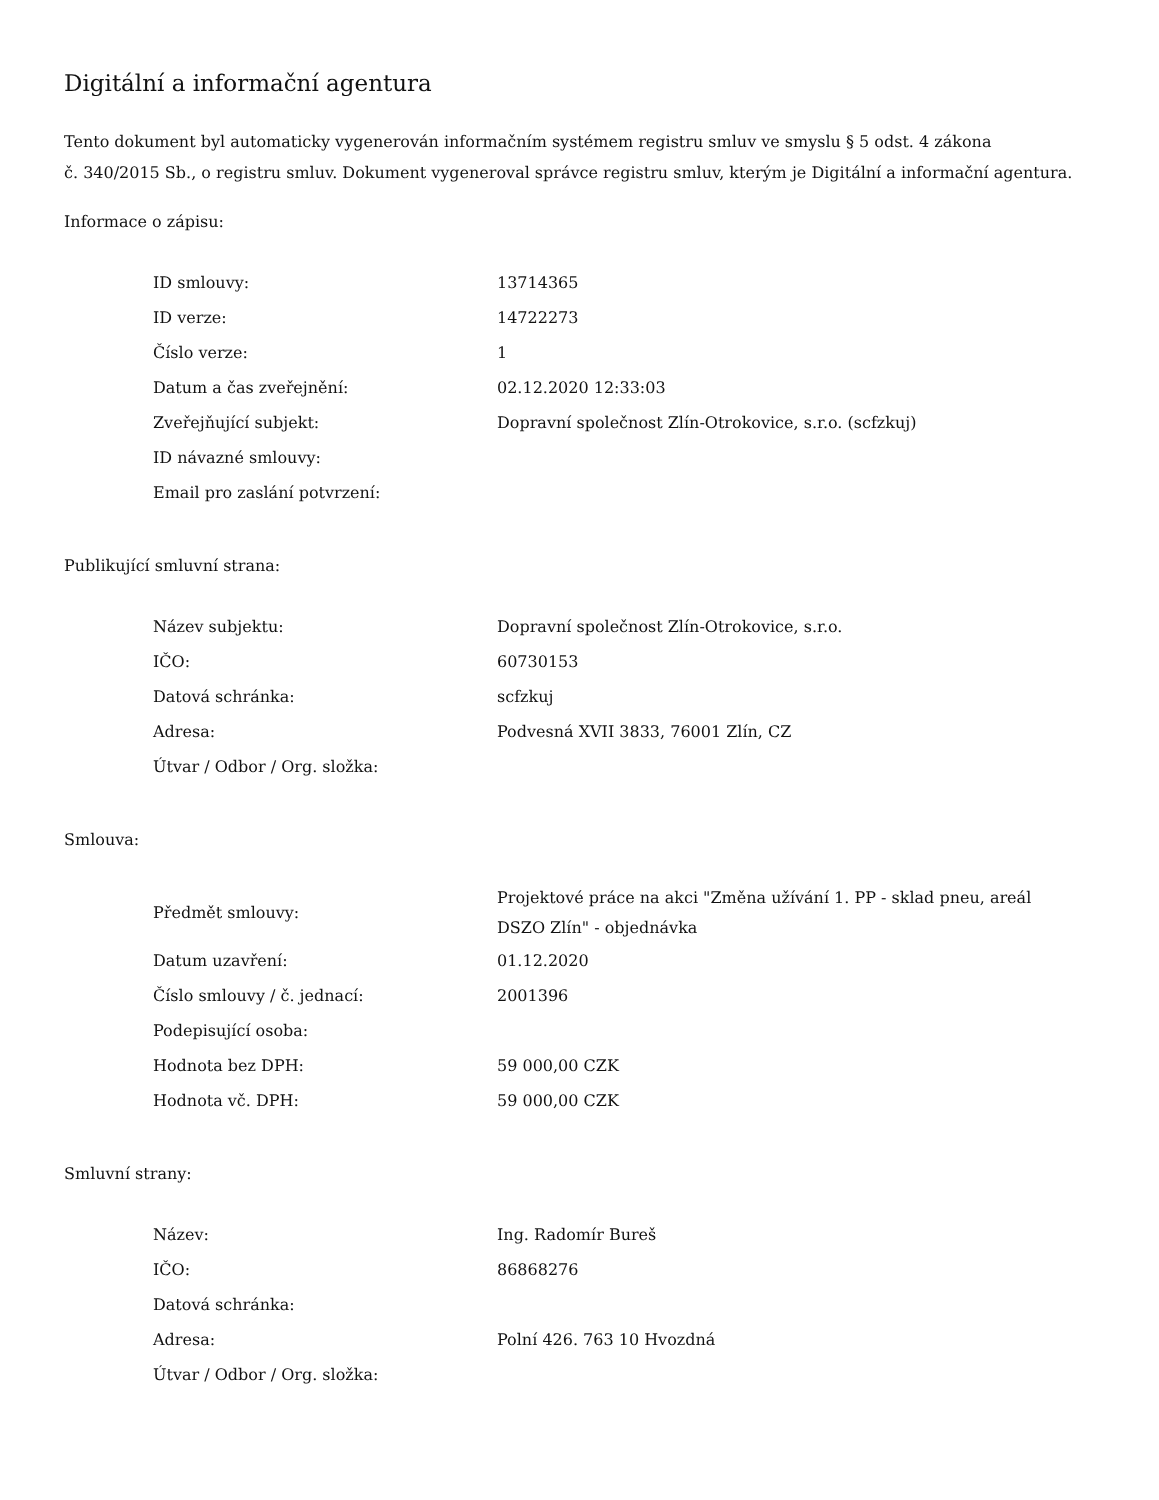Digitální a informační agentura
Tento dokument byl automaticky vygenerován informačním systémem registru smluv ve smyslu § 5 odst. 4 zákona
č. 340/2015 Sb., o registru smluv. Dokument vygeneroval správce registru smluv, kterým je Digitální a informační agentura.
Informace o zápisu:
| ID smlouvy: | 13714365 |
| ID verze: | 14722273 |
| Číslo verze: | 1 |
| Datum a čas zveřejnění: | 02.12.2020 12:33:03 |
| Zveřejňující subjekt: | Dopravní společnost Zlín-Otrokovice, s.r.o. (scfzkuj) |
| ID návazné smlouvy: | |
| Email pro zaslání potvrzení: | |
Publikující smluvní strana:
| Název subjektu: | Dopravní společnost Zlín-Otrokovice, s.r.o. |
| IČO: | 60730153 |
| Datová schránka: | scfzkuj |
| Adresa: | Podvesná XVII 3833, 76001 Zlín, CZ |
| Útvar / Odbor / Org. složka: | |
Smlouva:
| Předmět smlouvy: | Projektové práce na akci "Změna užívání 1. PP - sklad pneu, areál DSZO Zlín" - objednávka |
| Datum uzavření: | 01.12.2020 |
| Číslo smlouvy / č. jednací: | 2001396 |
| Podepisující osoba: | |
| Hodnota bez DPH: | 59 000,00 CZK |
| Hodnota vč. DPH: | 59 000,00 CZK |
Smluvní strany:
| Název: | Ing. Radomír Bureš |
| IČO: | 86868276 |
| Datová schránka: | |
| Adresa: | Polní 426. 763 10 Hvozdná |
| Útvar / Odbor / Org. složka: | |